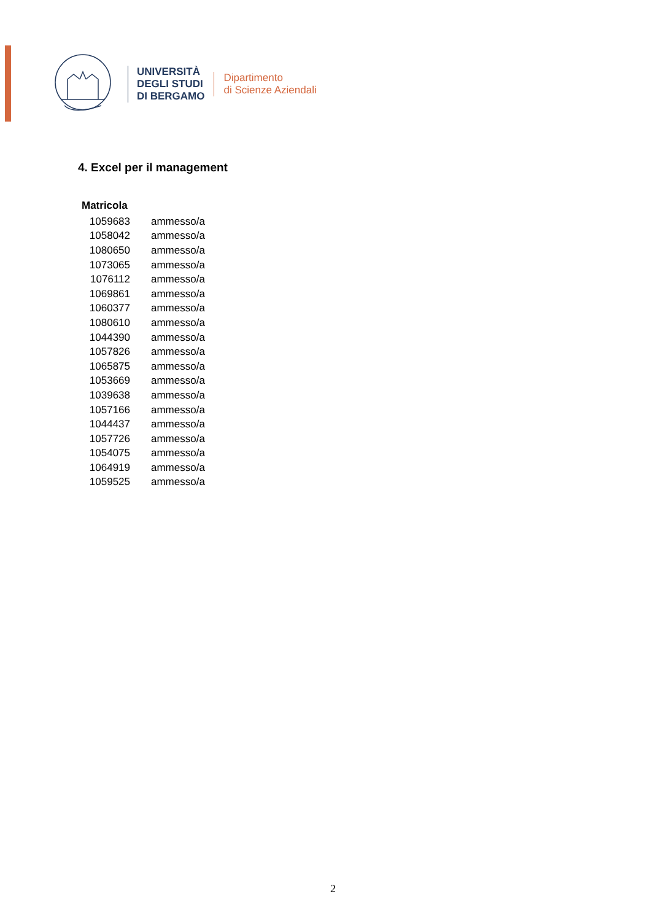UNIVERSITÀ
DEGLI STUDI
DI BERGAMO
Dipartimento
di Scienze Aziendali
4. Excel per il management
| Matricola | |
| --- | --- |
| 1059683 | ammesso/a |
| 1058042 | ammesso/a |
| 1080650 | ammesso/a |
| 1073065 | ammesso/a |
| 1076112 | ammesso/a |
| 1069861 | ammesso/a |
| 1060377 | ammesso/a |
| 1080610 | ammesso/a |
| 1044390 | ammesso/a |
| 1057826 | ammesso/a |
| 1065875 | ammesso/a |
| 1053669 | ammesso/a |
| 1039638 | ammesso/a |
| 1057166 | ammesso/a |
| 1044437 | ammesso/a |
| 1057726 | ammesso/a |
| 1054075 | ammesso/a |
| 1064919 | ammesso/a |
| 1059525 | ammesso/a |
2